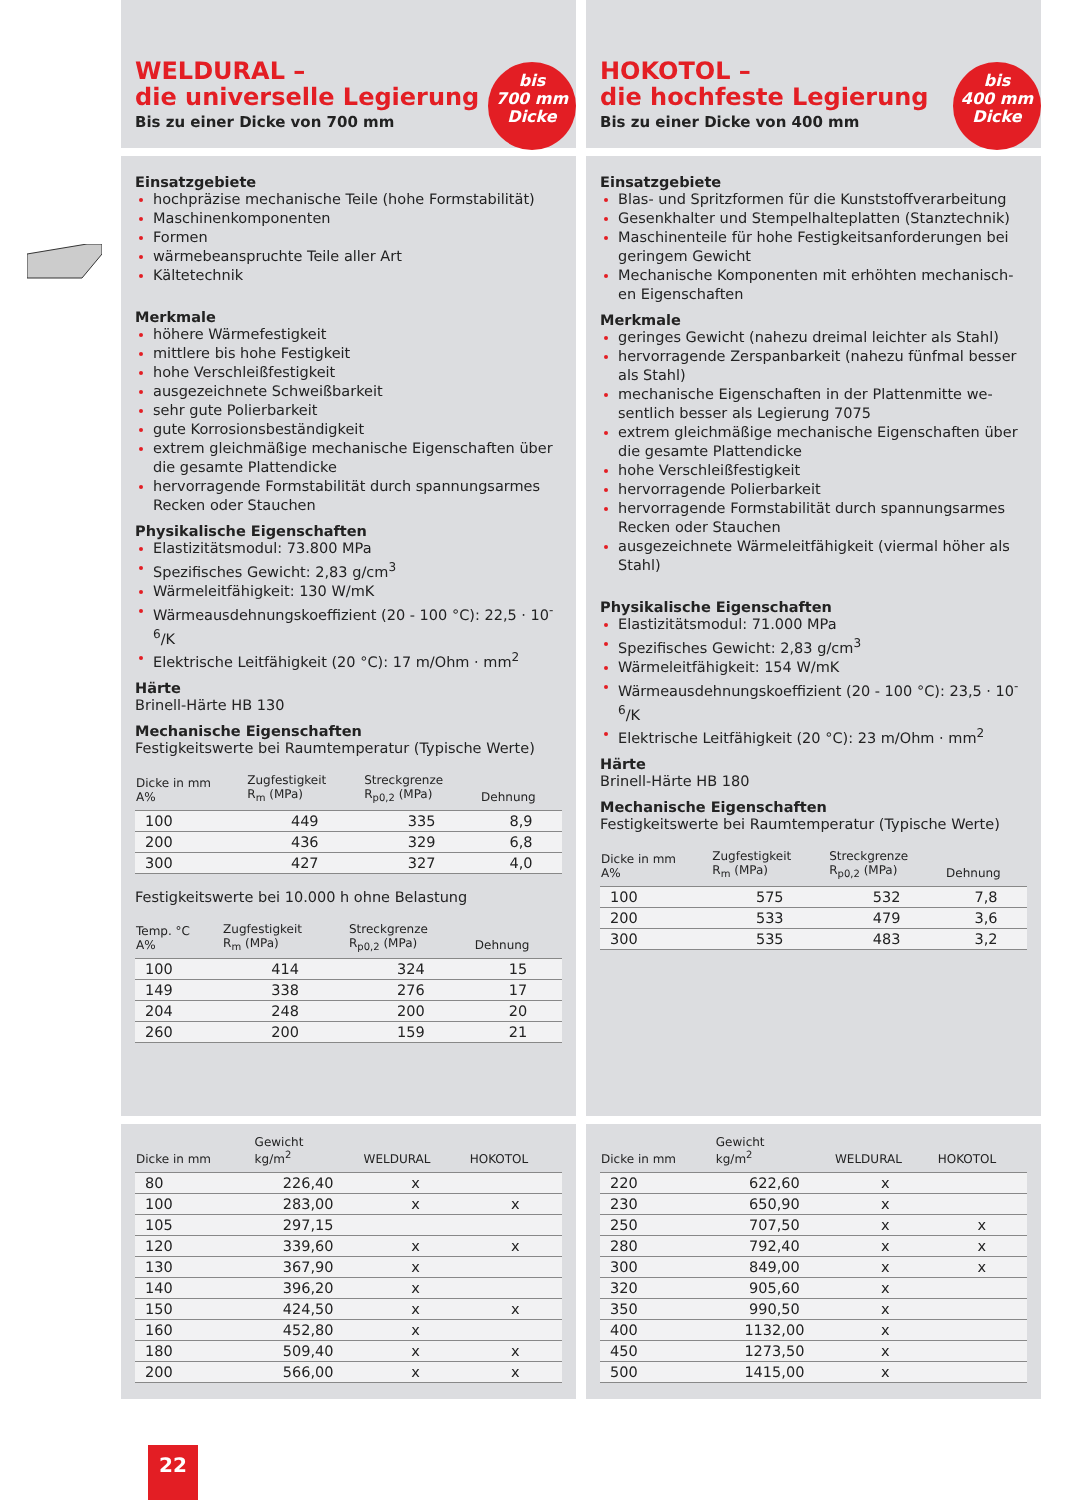WELDURAL –
die universelle Legierung
Bis zu einer Dicke von 700 mm
bis
700 mm
Dicke
Einsatzgebiete
hochpräzise mechanische Teile (hohe Formstabilität)
Maschinenkomponenten
Formen
wärmebeanspruchte Teile aller Art
Kältetechnik
Merkmale
höhere Wärmefestigkeit
mittlere bis hohe Festigkeit
hohe Verschleißfestigkeit
ausgezeichnete Schweißbarkeit
sehr gute Polierbarkeit
gute Korrosionsbeständigkeit
extrem gleichmäßige mechanische Eigenschaften über die gesamte Plattendicke
hervorragende Formstabilität durch spannungsarmes Recken oder Stauchen
Physikalische Eigenschaften
Elastizitätsmodul: 73.800 MPa
Spezifisches Gewicht: 2,83 g/cm<sup>3</sup>
Wärmeleitfähigkeit: 130 W/mK
Wärmeausdehnungskoeffizient (20 - 100 °C): 22,5 · 10<sup>-6</sup>/K
Elektrische Leitfähigkeit (20 °C): 17 m/Ohm · mm<sup>2</sup>
Härte
Brinell-Härte HB 130
Mechanische Eigenschaften
Festigkeitswerte bei Raumtemperatur (Typische Werte)
| Dicke in mm A% | Zugfestigkeit R<sub>m</sub> (MPa) | Streckgrenze R<sub>p0,2</sub> (MPa) | Dehnung |
| --- | --- | --- | --- |
| 100 | 449 | 335 | 8,9 |
| 200 | 436 | 329 | 6,8 |
| 300 | 427 | 327 | 4,0 |
Festigkeitswerte bei 10.000 h ohne Belastung
| Temp. °C A% | Zugfestigkeit R<sub>m</sub> (MPa) | Streckgrenze R<sub>p0,2</sub> (MPa) | Dehnung |
| --- | --- | --- | --- |
| 100 | 414 | 324 | 15 |
| 149 | 338 | 276 | 17 |
| 204 | 248 | 200 | 20 |
| 260 | 200 | 159 | 21 |
| Dicke in mm | Gewicht kg/m<sup>2</sup> | WELDURAL | HOKOTOL |
| --- | --- | --- | --- |
| 80 | 226,40 | x | |
| 100 | 283,00 | x | x |
| 105 | 297,15 | | |
| 120 | 339,60 | x | x |
| 130 | 367,90 | x | |
| 140 | 396,20 | x | |
| 150 | 424,50 | x | x |
| 160 | 452,80 | x | |
| 180 | 509,40 | x | x |
| 200 | 566,00 | x | x |
HOKOTOL –
die hochfeste Legierung
Bis zu einer Dicke von 400 mm
bis
400 mm
Dicke
Einsatzgebiete
Blas- und Spritzformen für die Kunststoffverarbeitung
Gesenkhalter und Stempelhalteplatten (Stanztechnik)
Maschinenteile für hohe Festigkeitsanforderungen bei geringem Gewicht
Mechanische Komponenten mit erhöhten mechanisch-en Eigenschaften
Merkmale
geringes Gewicht (nahezu dreimal leichter als Stahl)
hervorragende Zerspanbarkeit (nahezu fünfmal besser als Stahl)
mechanische Eigenschaften in der Plattenmitte we-sentlich besser als Legierung 7075
extrem gleichmäßige mechanische Eigenschaften über die gesamte Plattendicke
hohe Verschleißfestigkeit
hervorragende Polierbarkeit
hervorragende Formstabilität durch spannungsarmes Recken oder Stauchen
ausgezeichnete Wärmeleitfähigkeit (viermal höher als Stahl)
Physikalische Eigenschaften
Elastizitätsmodul: 71.000 MPa
Spezifisches Gewicht: 2,83 g/cm<sup>3</sup>
Wärmeleitfähigkeit: 154 W/mK
Wärmeausdehnungskoeffizient (20 - 100 °C): 23,5 · 10<sup>-6</sup>/K
Elektrische Leitfähigkeit (20 °C): 23 m/Ohm · mm<sup>2</sup>
Härte
Brinell-Härte HB 180
Mechanische Eigenschaften
Festigkeitswerte bei Raumtemperatur (Typische Werte)
| Dicke in mm A% | Zugfestigkeit R<sub>m</sub> (MPa) | Streckgrenze R<sub>p0,2</sub> (MPa) | Dehnung |
| --- | --- | --- | --- |
| 100 | 575 | 532 | 7,8 |
| 200 | 533 | 479 | 3,6 |
| 300 | 535 | 483 | 3,2 |
| Dicke in mm | Gewicht kg/m<sup>2</sup> | WELDURAL | HOKOTOL |
| --- | --- | --- | --- |
| 220 | 622,60 | x | |
| 230 | 650,90 | x | |
| 250 | 707,50 | x | x |
| 280 | 792,40 | x | x |
| 300 | 849,00 | x | x |
| 320 | 905,60 | x | |
| 350 | 990,50 | x | |
| 400 | 1132,00 | x | |
| 450 | 1273,50 | x | |
| 500 | 1415,00 | x | |
22